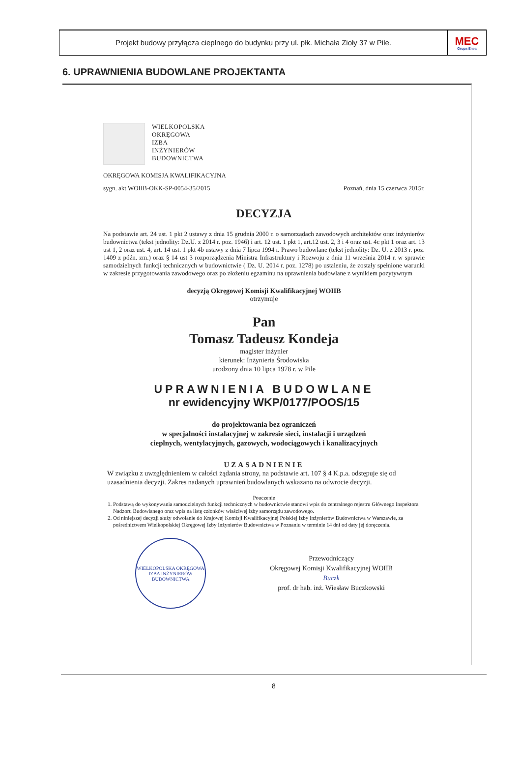Projekt budowy przyłącza cieplnego do budynku przy ul. płk. Michała Zioły 37 w Pile.
MEC
Grupa Enea
6. UPRAWNIENIA BUDOWLANE PROJEKTANTA
WIELKOPOLSKA
OKRĘGOWA
IZBA
INŻYNIERÓW
BUDOWNICTWA
OKRĘGOWA KOMISJA KWALIFIKACYJNA
sygn. akt WOIIB-OKK-SP-0054-35/2015 Poznań, dnia 15 czerwca 2015r.
DECYZJA
Na podstawie art. 24 ust. 1 pkt 2 ustawy z dnia 15 grudnia 2000 r. o samorządach zawodowych architektów oraz inżynierów budownictwa (tekst jednolity: Dz.U. z 2014 r. poz. 1946) i art. 12 ust. 1 pkt 1, art.12 ust. 2, 3 i 4 oraz ust. 4c pkt 1 oraz art. 13 ust 1, 2 oraz ust. 4, art. 14 ust. 1 pkt 4b ustawy z dnia 7 lipca 1994 r. Prawo budowlane (tekst jednolity: Dz. U. z 2013 r. poz. 1409 z późn. zm.) oraz § 14 ust 3 rozporządzenia Ministra Infrastruktury i Rozwoju z dnia 11 września 2014 r. w sprawie samodzielnych funkcji technicznych w budownictwie ( Dz. U. 2014 r. poz. 1278) po ustaleniu, że zostały spełnione warunki w zakresie przygotowania zawodowego oraz po złożeniu egzaminu na uprawnienia budowlane z wynikiem pozytywnym
decyzją Okręgowej Komisji Kwalifikacyjnej WOIIB
otrzymuje
Pan
Tomasz Tadeusz Kondeja
magister inżynier
kierunek: Inżynieria Środowiska
urodzony dnia 10 lipca 1978 r. w Pile
UPRAWNIENIA BUDOWLANE
nr ewidencyjny WKP/0177/POOS/15
do projektowania bez ograniczeń
w specjalności instalacyjnej w zakresie sieci, instalacji i urządzeń
cieplnych, wentylacyjnych, gazowych, wodociągowych i kanalizacyjnych
UZASADNIENIE
W związku z uwzględnieniem w całości żądania strony, na podstawie art. 107 § 4 K.p.a. odstępuje się od uzasadnienia decyzji. Zakres nadanych uprawnień budowlanych wskazano na odwrocie decyzji.
Pouczenie
1. Podstawą do wykonywania samodzielnych funkcji technicznych w budownictwie stanowi wpis do centralnego rejestru Głównego Inspektora Nadzoru Budowlanego oraz wpis na listę członków właściwej izby samorządu zawodowego.
2. Od niniejszej decyzji służy odwołanie do Krajowej Komisji Kwalifikacyjnej Polskiej Izby Inżynierów Budownictwa w Warszawie, za pośrednictwem Wielkopolskiej Okręgowej Izby Inżynierów Budownictwa w Poznaniu w terminie 14 dni od daty jej doręczenia.
WIELKOPOLSKA OKRĘGOWA IZBA INŻYNIERÓW BUDOWNICTWA
Przewodniczący
Okręgowej Komisji Kwalifikacyjnej WOIIB
Buczk
prof. dr hab. inż. Wiesław Buczkowski
8